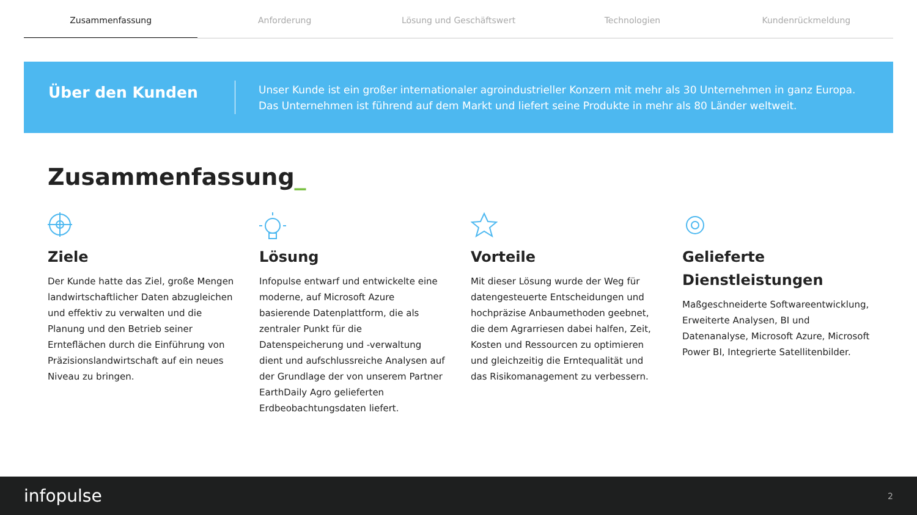Zusammenfassung Anforderung Lösung und Geschäftswert Technologien Kundenrückmeldung
Über den Kunden
Unser Kunde ist ein großer internationaler agroindustrieller Konzern mit mehr als 30 Unternehmen in ganz Europa. Das Unternehmen ist führend auf dem Markt und liefert seine Produkte in mehr als 80 Länder weltweit.
Zusammenfassung_
Ziele
Der Kunde hatte das Ziel, große Mengen landwirtschaftlicher Daten abzugleichen und effektiv zu verwalten und die Planung und den Betrieb seiner Ernteflächen durch die Einführung von Präzisionslandwirtschaft auf ein neues Niveau zu bringen.
Lösung
Infopulse entwarf und entwickelte eine moderne, auf Microsoft Azure basierende Datenplattform, die als zentraler Punkt für die Datenspeicherung und -verwaltung dient und aufschlussreiche Analysen auf der Grundlage der von unserem Partner EarthDaily Agro gelieferten Erdbeobachtungsdaten liefert.
Vorteile
Mit dieser Lösung wurde der Weg für datengesteuerte Entscheidungen und hochpräzise Anbaumethoden geebnet, die dem Agrarriesen dabei halfen, Zeit, Kosten und Ressourcen zu optimieren und gleichzeitig die Erntequalität und das Risikomanagement zu verbessern.
Gelieferte Dienstleistungen
Maßgeschneiderte Softwareentwicklung, Erweiterte Analysen, BI und Datenanalyse, Microsoft Azure, Microsoft Power BI, Integrierte Satellitenbilder.
infopulse 2